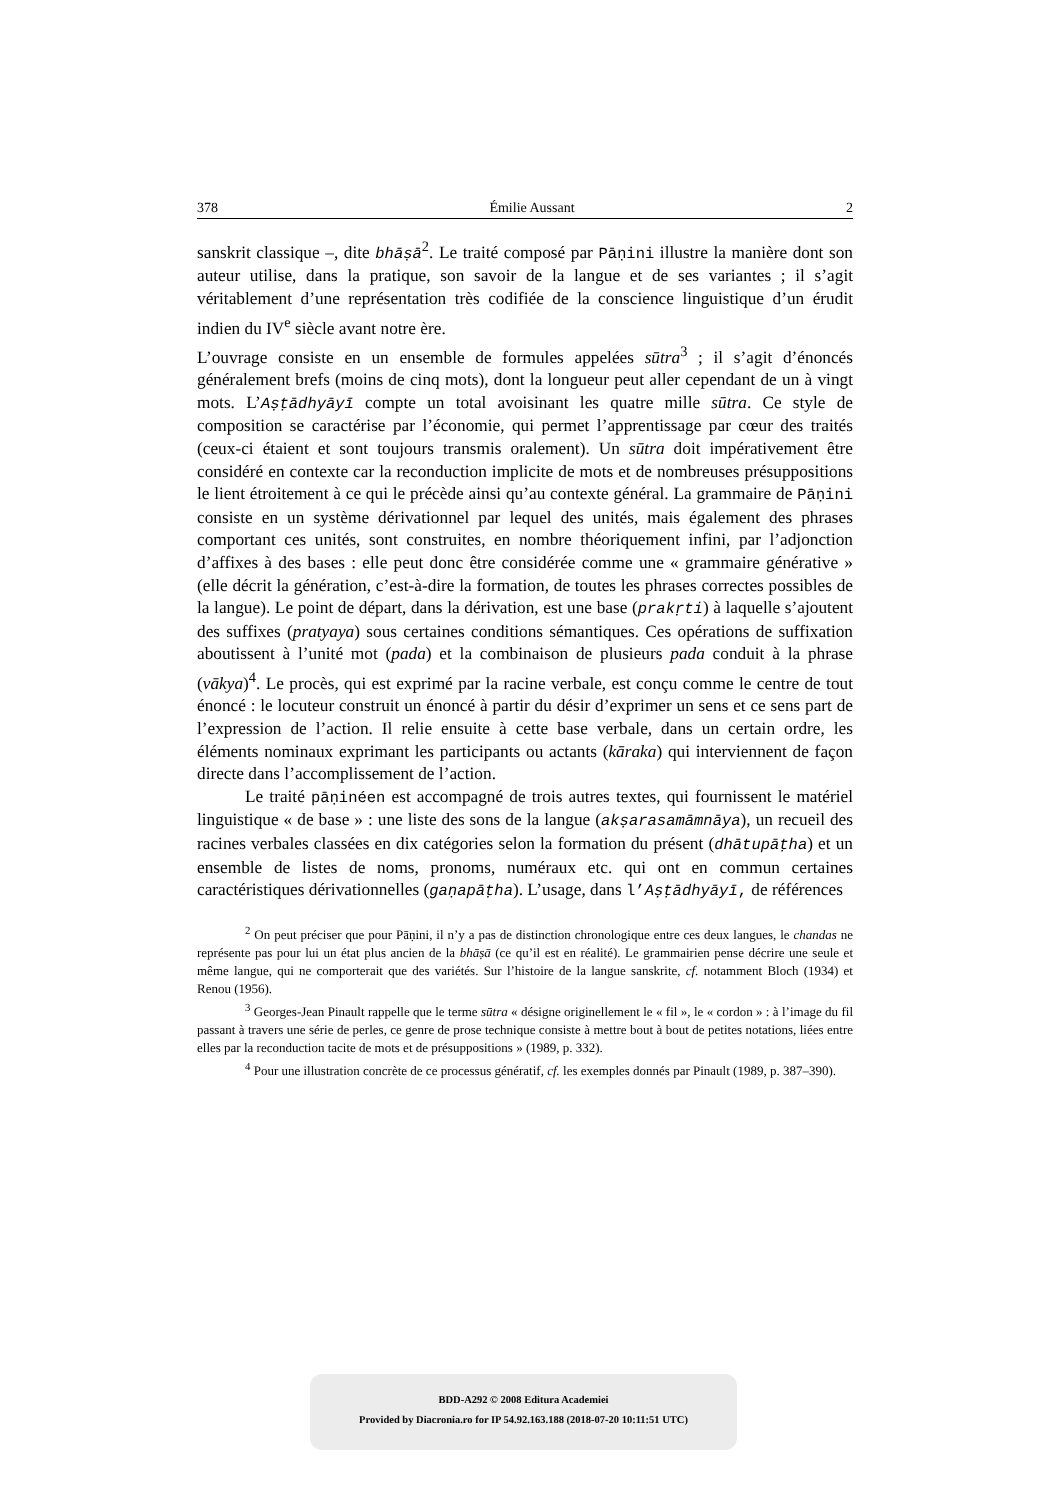378 Émilie Aussant 2
sanskrit classique –, dite bhāṣā<sup>2</sup>. Le traité composé par Pāṇini illustre la manière dont son auteur utilise, dans la pratique, son savoir de la langue et de ses variantes ; il s’agit véritablement d’une représentation très codifiée de la conscience linguistique d’un érudit indien du IV<sup>e</sup> siècle avant notre ère.
L’ouvrage consiste en un ensemble de formules appelées sūtra<sup>3</sup> ; il s’agit d’énoncés généralement brefs (moins de cinq mots), dont la longueur peut aller cependant de un à vingt mots. L’Aṣṭādhyāyī compte un total avoisinant les quatre mille sūtra. Ce style de composition se caractérise par l’économie, qui permet l’apprentissage par cœur des traités (ceux-ci étaient et sont toujours transmis oralement). Un sūtra doit impérativement être considéré en contexte car la reconduction implicite de mots et de nombreuses présuppositions le lient étroitement à ce qui le précède ainsi qu’au contexte général. La grammaire de Pāṇini consiste en un système dérivationnel par lequel des unités, mais également des phrases comportant ces unités, sont construites, en nombre théoriquement infini, par l’adjonction d’affixes à des bases : elle peut donc être considérée comme une « grammaire générative » (elle décrit la génération, c’est-à-dire la formation, de toutes les phrases correctes possibles de la langue). Le point de départ, dans la dérivation, est une base (prakṛti) à laquelle s’ajoutent des suffixes (pratyaya) sous certaines conditions sémantiques. Ces opérations de suffixation aboutissent à l’unité mot (pada) et la combinaison de plusieurs pada conduit à la phrase (vākya)<sup>4</sup>. Le procès, qui est exprimé par la racine verbale, est conçu comme le centre de tout énoncé : le locuteur construit un énoncé à partir du désir d’exprimer un sens et ce sens part de l’expression de l’action. Il relie ensuite à cette base verbale, dans un certain ordre, les éléments nominaux exprimant les participants ou actants (kāraka) qui interviennent de façon directe dans l’accomplissement de l’action.
Le traité pāṇinéen est accompagné de trois autres textes, qui fournissent le matériel linguistique « de base » : une liste des sons de la langue (akṣarasamāmnāya), un recueil des racines verbales classées en dix catégories selon la formation du présent (dhātupāṭha) et un ensemble de listes de noms, pronoms, numéraux etc. qui ont en commun certaines caractéristiques dérivationnelles (gaṇapāṭha). L’usage, dans l’Aṣṭādhyāyī, de références
<sup>2</sup> On peut préciser que pour Pāṇini, il n’y a pas de distinction chronologique entre ces deux langues, le chandas ne représente pas pour lui un état plus ancien de la bhāṣā (ce qu’il est en réalité). Le grammairien pense décrire une seule et même langue, qui ne comporterait que des variétés. Sur l’histoire de la langue sanskrite, cf. notamment Bloch (1934) et Renou (1956).
<sup>3</sup> Georges-Jean Pinault rappelle que le terme sūtra « désigne originellement le « fil », le « cordon » : à l’image du fil passant à travers une série de perles, ce genre de prose technique consiste à mettre bout à bout de petites notations, liées entre elles par la reconduction tacite de mots et de présuppositions » (1989, p. 332).
<sup>4</sup> Pour une illustration concrète de ce processus génératif, cf. les exemples donnés par Pinault (1989, p. 387–390).
BDD-A292 © 2008 Editura Academiei
Provided by Diacronia.ro for IP 54.92.163.188 (2018-07-20 10:11:51 UTC)